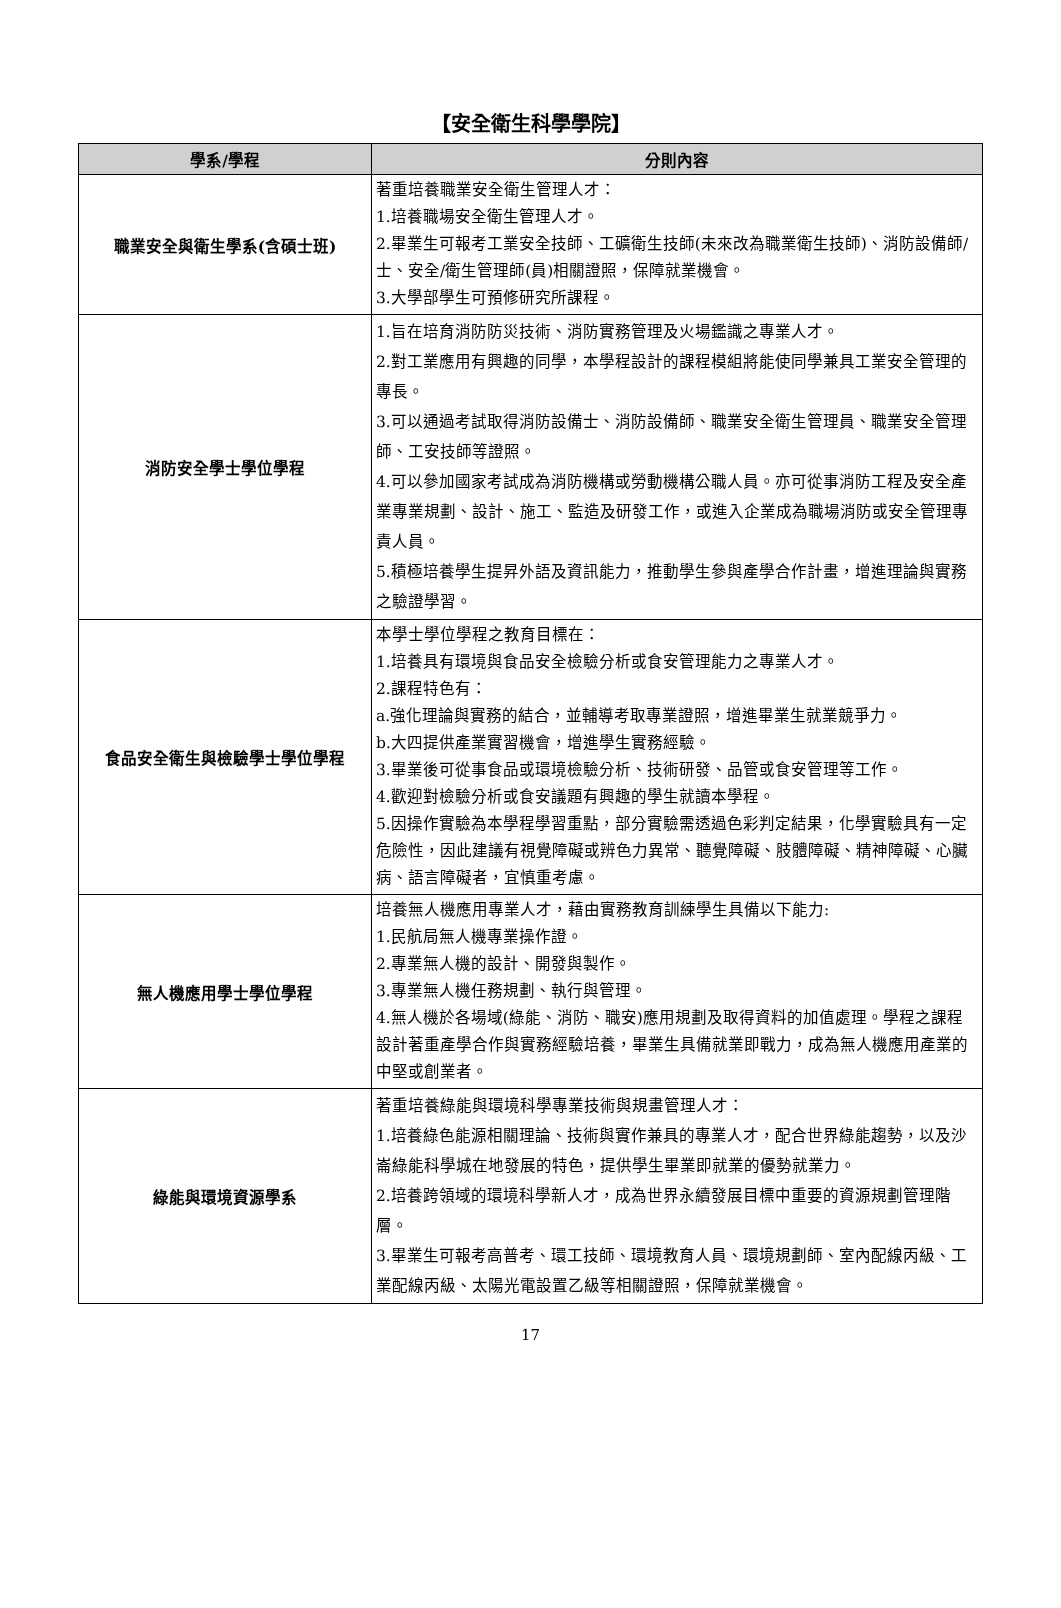【安全衛生科學學院】
| 學系/學程 | 分則內容 |
| --- | --- |
| 職業安全與衛生學系(含碩士班) | 著重培養職業安全衛生管理人才： 1.培養職場安全衛生管理人才。 2.畢業生可報考工業安全技師、工礦衛生技師(未來改為職業衛生技師)、消防設備師/士、安全/衛生管理師(員)相關證照，保障就業機會。 3.大學部學生可預修研究所課程。 |
| 消防安全學士學位學程 | 1.旨在培育消防防災技術、消防實務管理及火場鑑識之專業人才。 2.對工業應用有興趣的同學，本學程設計的課程模組將能使同學兼具工業安全管理的專長。 3.可以通過考試取得消防設備士、消防設備師、職業安全衛生管理員、職業安全管理師、工安技師等證照。 4.可以參加國家考試成為消防機構或勞動機構公職人員。亦可從事消防工程及安全產業專業規劃、設計、施工、監造及研發工作，或進入企業成為職場消防或安全管理專責人員。 5.積極培養學生提昇外語及資訊能力，推動學生參與產學合作計畫，增進理論與實務之驗證學習。 |
| 食品安全衛生與檢驗學士學位學程 | 本學士學位學程之教育目標在： 1.培養具有環境與食品安全檢驗分析或食安管理能力之專業人才。 2.課程特色有： a.強化理論與實務的結合，並輔導考取專業證照，增進畢業生就業競爭力。 b.大四提供產業實習機會，增進學生實務經驗。 3.畢業後可從事食品或環境檢驗分析、技術研發、品管或食安管理等工作。 4.歡迎對檢驗分析或食安議題有興趣的學生就讀本學程。 5.因操作實驗為本學程學習重點，部分實驗需透過色彩判定結果，化學實驗具有一定危險性，因此建議有視覺障礙或辨色力異常、聽覺障礙、肢體障礙、精神障礙、心臟病、語言障礙者，宜慎重考慮。 |
| 無人機應用學士學位學程 | 培養無人機應用專業人才，藉由實務教育訓練學生具備以下能力: 1.民航局無人機專業操作證。 2.專業無人機的設計、開發與製作。 3.專業無人機任務規劃、執行與管理。 4.無人機於各場域(綠能、消防、職安)應用規劃及取得資料的加值處理。學程之課程設計著重產學合作與實務經驗培養，畢業生具備就業即戰力，成為無人機應用產業的中堅或創業者。 |
| 綠能與環境資源學系 | 著重培養綠能與環境科學專業技術與規畫管理人才： 1.培養綠色能源相關理論、技術與實作兼具的專業人才，配合世界綠能趨勢，以及沙崙綠能科學城在地發展的特色，提供學生畢業即就業的優勢就業力。 2.培養跨領域的環境科學新人才，成為世界永續發展目標中重要的資源規劃管理階層。 3.畢業生可報考高普考、環工技師、環境教育人員、環境規劃師、室內配線丙級、工業配線丙級、太陽光電設置乙級等相關證照，保障就業機會。 |
17